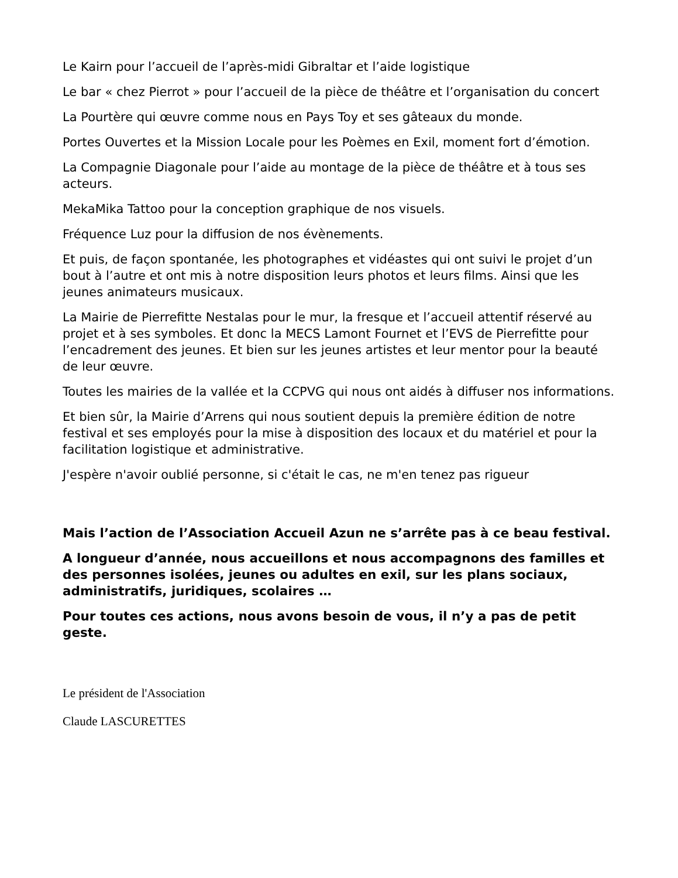Le Kairn pour l’accueil de l’après-midi Gibraltar et l’aide logistique
Le bar « chez Pierrot » pour l’accueil de la pièce de théâtre et l’organisation du concert
La Pourtère qui œuvre comme nous en Pays Toy et ses gâteaux du monde.
Portes Ouvertes et la Mission Locale pour les Poèmes en Exil, moment fort d’émotion.
La Compagnie Diagonale pour l’aide au montage de la pièce de théâtre et à tous ses acteurs.
MekaMika Tattoo pour la conception graphique de nos visuels.
Fréquence Luz pour la diffusion de nos évènements.
Et puis, de façon spontanée, les photographes et vidéastes qui ont suivi le projet d’un bout à l’autre et ont mis à notre disposition leurs photos et leurs films. Ainsi que les jeunes animateurs musicaux.
La Mairie de Pierrefitte Nestalas pour le mur, la fresque et l’accueil attentif réservé au projet et à ses symboles. Et donc la MECS Lamont Fournet et l’EVS de Pierrefitte pour l’encadrement des jeunes. Et bien sur les jeunes artistes et leur mentor pour la beauté de leur œuvre.
Toutes les mairies de la vallée et la CCPVG qui nous ont aidés à diffuser nos informations.
Et bien sûr, la Mairie d’Arrens qui nous soutient depuis la première édition de notre festival et ses employés pour la mise à disposition des locaux et du matériel et pour la facilitation logistique et administrative.
J'espère n'avoir oublié personne, si c'était le cas, ne m'en tenez pas rigueur
Mais l’action de l’Association Accueil Azun ne s’arrête pas à ce beau festival.
A longueur d’année, nous accueillons et nous accompagnons des familles et des personnes isolées, jeunes ou adultes en exil, sur les plans sociaux, administratifs, juridiques, scolaires …
Pour toutes ces actions, nous avons besoin de vous, il n’y a pas de petit geste.
Le président de l'Association
Claude LASCURETTES